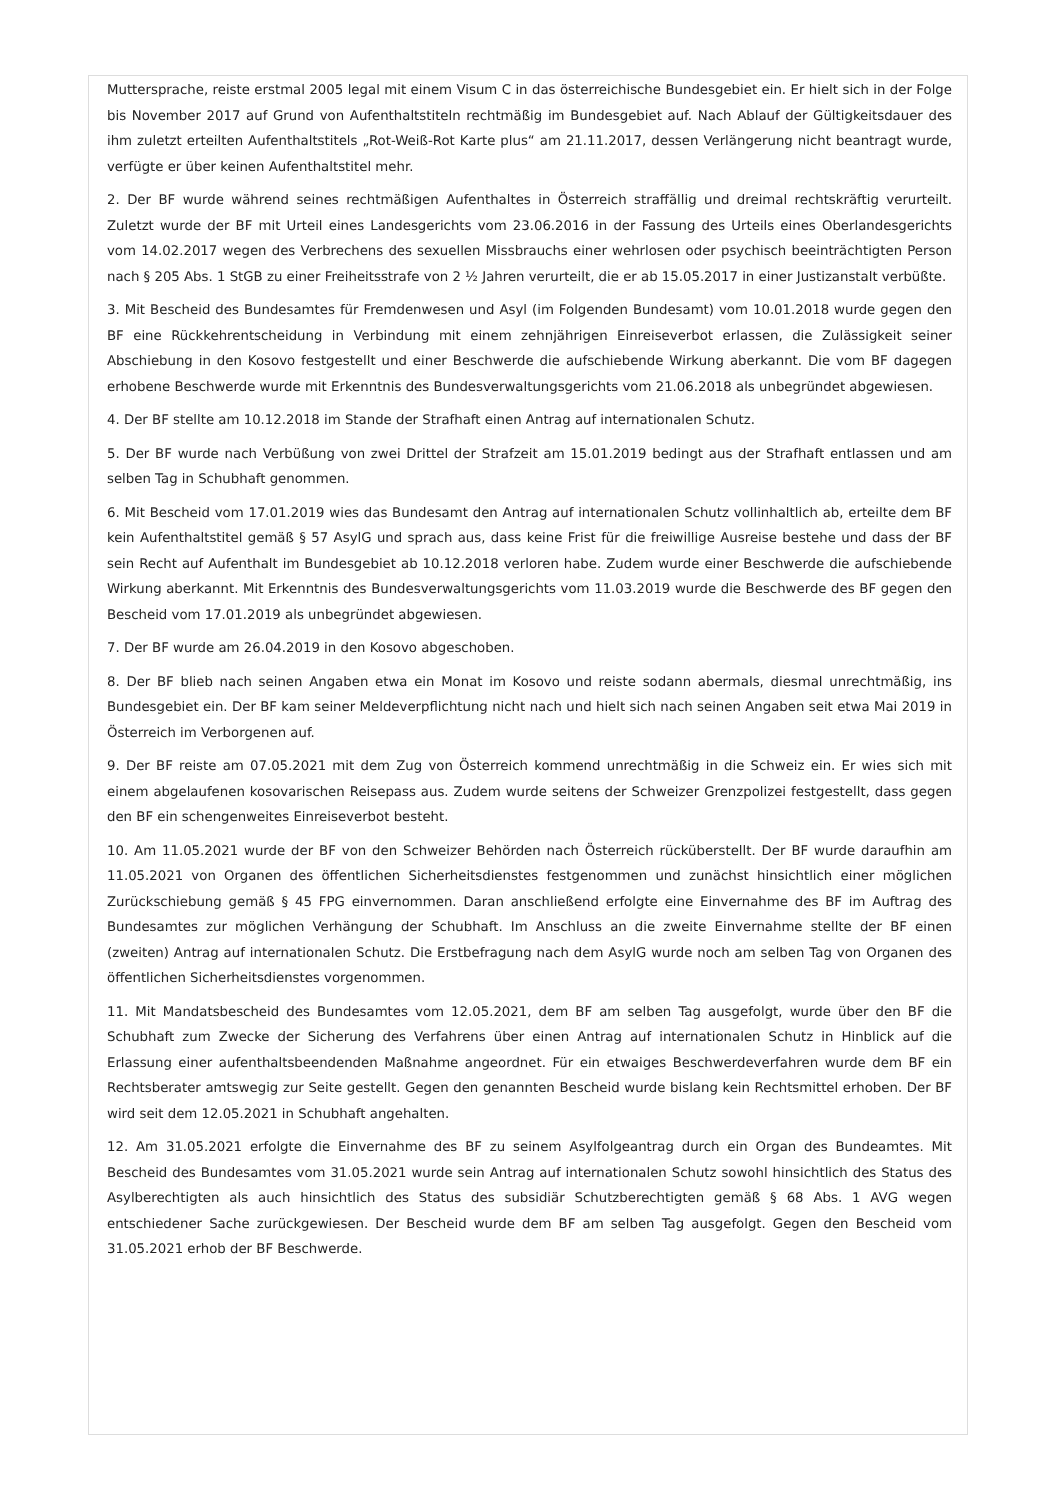Muttersprache, reiste erstmal 2005 legal mit einem Visum C in das österreichische Bundesgebiet ein. Er hielt sich in der Folge bis November 2017 auf Grund von Aufenthaltstiteln rechtmäßig im Bundesgebiet auf. Nach Ablauf der Gültigkeitsdauer des ihm zuletzt erteilten Aufenthaltstitels „Rot-Weiß-Rot Karte plus“ am 21.11.2017, dessen Verlängerung nicht beantragt wurde, verfügte er über keinen Aufenthaltstitel mehr.
2. Der BF wurde während seines rechtmäßigen Aufenthaltes in Österreich straffällig und dreimal rechtskräftig verurteilt. Zuletzt wurde der BF mit Urteil eines Landesgerichts vom 23.06.2016 in der Fassung des Urteils eines Oberlandesgerichts vom 14.02.2017 wegen des Verbrechens des sexuellen Missbrauchs einer wehrlosen oder psychisch beeinträchtigten Person nach § 205 Abs. 1 StGB zu einer Freiheitsstrafe von 2 ½ Jahren verurteilt, die er ab 15.05.2017 in einer Justizanstalt verbüßte.
3. Mit Bescheid des Bundesamtes für Fremdenwesen und Asyl (im Folgenden Bundesamt) vom 10.01.2018 wurde gegen den BF eine Rückkehrentscheidung in Verbindung mit einem zehnjährigen Einreiseverbot erlassen, die Zulässigkeit seiner Abschiebung in den Kosovo festgestellt und einer Beschwerde die aufschiebende Wirkung aberkannt. Die vom BF dagegen erhobene Beschwerde wurde mit Erkenntnis des Bundesverwaltungsgerichts vom 21.06.2018 als unbegründet abgewiesen.
4. Der BF stellte am 10.12.2018 im Stande der Strafhaft einen Antrag auf internationalen Schutz.
5. Der BF wurde nach Verbüßung von zwei Drittel der Strafzeit am 15.01.2019 bedingt aus der Strafhaft entlassen und am selben Tag in Schubhaft genommen.
6. Mit Bescheid vom 17.01.2019 wies das Bundesamt den Antrag auf internationalen Schutz vollinhaltlich ab, erteilte dem BF kein Aufenthaltstitel gemäß § 57 AsylG und sprach aus, dass keine Frist für die freiwillige Ausreise bestehe und dass der BF sein Recht auf Aufenthalt im Bundesgebiet ab 10.12.2018 verloren habe. Zudem wurde einer Beschwerde die aufschiebende Wirkung aberkannt. Mit Erkenntnis des Bundesverwaltungsgerichts vom 11.03.2019 wurde die Beschwerde des BF gegen den Bescheid vom 17.01.2019 als unbegründet abgewiesen.
7. Der BF wurde am 26.04.2019 in den Kosovo abgeschoben.
8. Der BF blieb nach seinen Angaben etwa ein Monat im Kosovo und reiste sodann abermals, diesmal unrechtmäßig, ins Bundesgebiet ein. Der BF kam seiner Meldeverpflichtung nicht nach und hielt sich nach seinen Angaben seit etwa Mai 2019 in Österreich im Verborgenen auf.
9. Der BF reiste am 07.05.2021 mit dem Zug von Österreich kommend unrechtmäßig in die Schweiz ein. Er wies sich mit einem abgelaufenen kosovarischen Reisepass aus. Zudem wurde seitens der Schweizer Grenzpolizei festgestellt, dass gegen den BF ein schengenweites Einreiseverbot besteht.
10. Am 11.05.2021 wurde der BF von den Schweizer Behörden nach Österreich rücküberstellt. Der BF wurde daraufhin am 11.05.2021 von Organen des öffentlichen Sicherheitsdienstes festgenommen und zunächst hinsichtlich einer möglichen Zurückschiebung gemäß § 45 FPG einvernommen. Daran anschließend erfolgte eine Einvernahme des BF im Auftrag des Bundesamtes zur möglichen Verhängung der Schubhaft. Im Anschluss an die zweite Einvernahme stellte der BF einen (zweiten) Antrag auf internationalen Schutz. Die Erstbefragung nach dem AsylG wurde noch am selben Tag von Organen des öffentlichen Sicherheitsdienstes vorgenommen.
11. Mit Mandatsbescheid des Bundesamtes vom 12.05.2021, dem BF am selben Tag ausgefolgt, wurde über den BF die Schubhaft zum Zwecke der Sicherung des Verfahrens über einen Antrag auf internationalen Schutz in Hinblick auf die Erlassung einer aufenthaltsbeendenden Maßnahme angeordnet. Für ein etwaiges Beschwerdeverfahren wurde dem BF ein Rechtsberater amtswegig zur Seite gestellt. Gegen den genannten Bescheid wurde bislang kein Rechtsmittel erhoben. Der BF wird seit dem 12.05.2021 in Schubhaft angehalten.
12. Am 31.05.2021 erfolgte die Einvernahme des BF zu seinem Asylfolgeantrag durch ein Organ des Bundeamtes. Mit Bescheid des Bundesamtes vom 31.05.2021 wurde sein Antrag auf internationalen Schutz sowohl hinsichtlich des Status des Asylberechtigten als auch hinsichtlich des Status des subsidiär Schutzberechtigten gemäß § 68 Abs. 1 AVG wegen entschiedener Sache zurückgewiesen. Der Bescheid wurde dem BF am selben Tag ausgefolgt. Gegen den Bescheid vom 31.05.2021 erhob der BF Beschwerde.